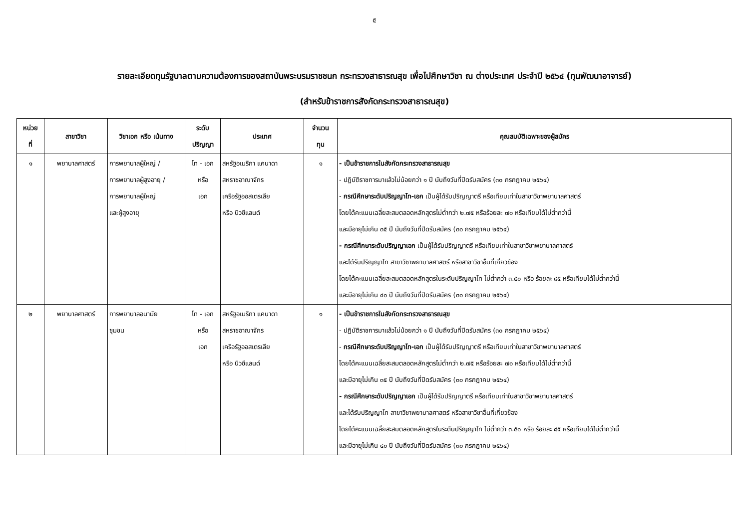๕
รายละเอียดทุนรัฐบาลตามความต้องการของสถาบันพระบรมราชชนก กระทรวงสาธารณสุข เพื่อไปศึกษาวิชา ณ ต่างประเทศ ประจำปี ๒๕๖๔ (ทุนพัฒนาอาจารย์)
(สำหรับข้าราชการสังกัดกระทรวงสาธารณสุข)
| หน่วย ที่ | สาขาวิชา | วิชาเอก หรือ เน้นทาง | ระดับ ปริญญา | ประเทศ | จำนวน ทุน | คุณสมบัติเฉพาะของผู้สมัคร |
| --- | --- | --- | --- | --- | --- | --- |
| ๑ | พยาบาลศาสตร์ | การพยาบาลผู้ใหญ่ / การพยาบาลผู้สูงอายุ / การพยาบาลผู้ใหญ่ และผู้สูงอายุ | โท - เอก หรือ เอก | สหรัฐอเมริกา แคนาดา สหราชอาณาจักร เครือรัฐออสเตรเลีย หรือ นิวซีแลนด์ | ๑ | - เป็นข้าราชการในสังกัดกระทรวงสาธารณสุข - ปฏิบัติราชการมาแล้วไม่น้อยกว่า ๑ ปี นับถึงวันที่ปิดรับสมัคร (๓๐ กรกฎาคม ๒๕๖๔) - กรณีศึกษาระดับปริญญาโท-เอก เป็นผู้ได้รับปริญญาตรี หรือเทียบเท่าในสาขาวิชาพยาบาลศาสตร์ โดยได้คะแนนเฉลี่ยสะสมตลอดหลักสูตรไม่ต่ำกว่า ๒.๗๕ หรือร้อยละ ๗๐ หรือเทียบได้ไม่ต่ำกว่านี้ และมีอายุไม่เกิน ๓๕ ปี นับถึงวันที่ปิดรับสมัคร (๓๐ กรกฎาคม ๒๕๖๔) - กรณีศึกษาระดับปริญญาเอก เป็นผู้ได้รับปริญญาตรี หรือเทียบเท่าในสาขาวิชาพยาบาลศาสตร์ และได้รับปริญญาโท สาขาวิชาพยาบาลศาสตร์ หรือสาขาวิชาอื่นที่เกี่ยวข้อง โดยได้คะแนนเฉลี่ยสะสมตลอดหลักสูตรในระดับปริญญาโท ไม่ต่ำกว่า ๓.๕๐ หรือ ร้อยละ ๘๕ หรือเทียบได้ไม่ต่ำกว่านี้ และมีอายุไม่เกิน ๔๐ ปี นับถึงวันที่ปิดรับสมัคร (๓๐ กรกฎาคม ๒๕๖๔) |
| ๒ | พยาบาลศาสตร์ | การพยาบาลอนามัย ชุมชน | โท - เอก หรือ เอก | สหรัฐอเมริกา แคนาดา สหราชอาณาจักร เครือรัฐออสเตรเลีย หรือ นิวซีแลนด์ | ๑ | - เป็นข้าราชการในสังกัดกระทรวงสาธารณสุข - ปฏิบัติราชการมาแล้วไม่น้อยกว่า ๑ ปี นับถึงวันที่ปิดรับสมัคร (๓๐ กรกฎาคม ๒๕๖๔) - กรณีศึกษาระดับปริญญาโท-เอก เป็นผู้ได้รับปริญญาตรี หรือเทียบเท่าในสาขาวิชาพยาบาลศาสตร์ โดยได้คะแนนเฉลี่ยสะสมตลอดหลักสูตรไม่ต่ำกว่า ๒.๗๕ หรือร้อยละ ๗๐ หรือเทียบได้ไม่ต่ำกว่านี้ และมีอายุไม่เกิน ๓๕ ปี นับถึงวันที่ปิดรับสมัคร (๓๐ กรกฎาคม ๒๕๖๔) - กรณีศึกษาระดับปริญญาเอก เป็นผู้ได้รับปริญญาตรี หรือเทียบเท่าในสาขาวิชาพยาบาลศาสตร์ และได้รับปริญญาโท สาขาวิชาพยาบาลศาสตร์ หรือสาขาวิชาอื่นที่เกี่ยวข้อง โดยได้คะแนนเฉลี่ยสะสมตลอดหลักสูตรในระดับปริญญาโท ไม่ต่ำกว่า ๓.๕๐ หรือ ร้อยละ ๘๕ หรือเทียบได้ไม่ต่ำกว่านี้ และมีอายุไม่เกิน ๔๐ ปี นับถึงวันที่ปิดรับสมัคร (๓๐ กรกฎาคม ๒๕๖๔) |